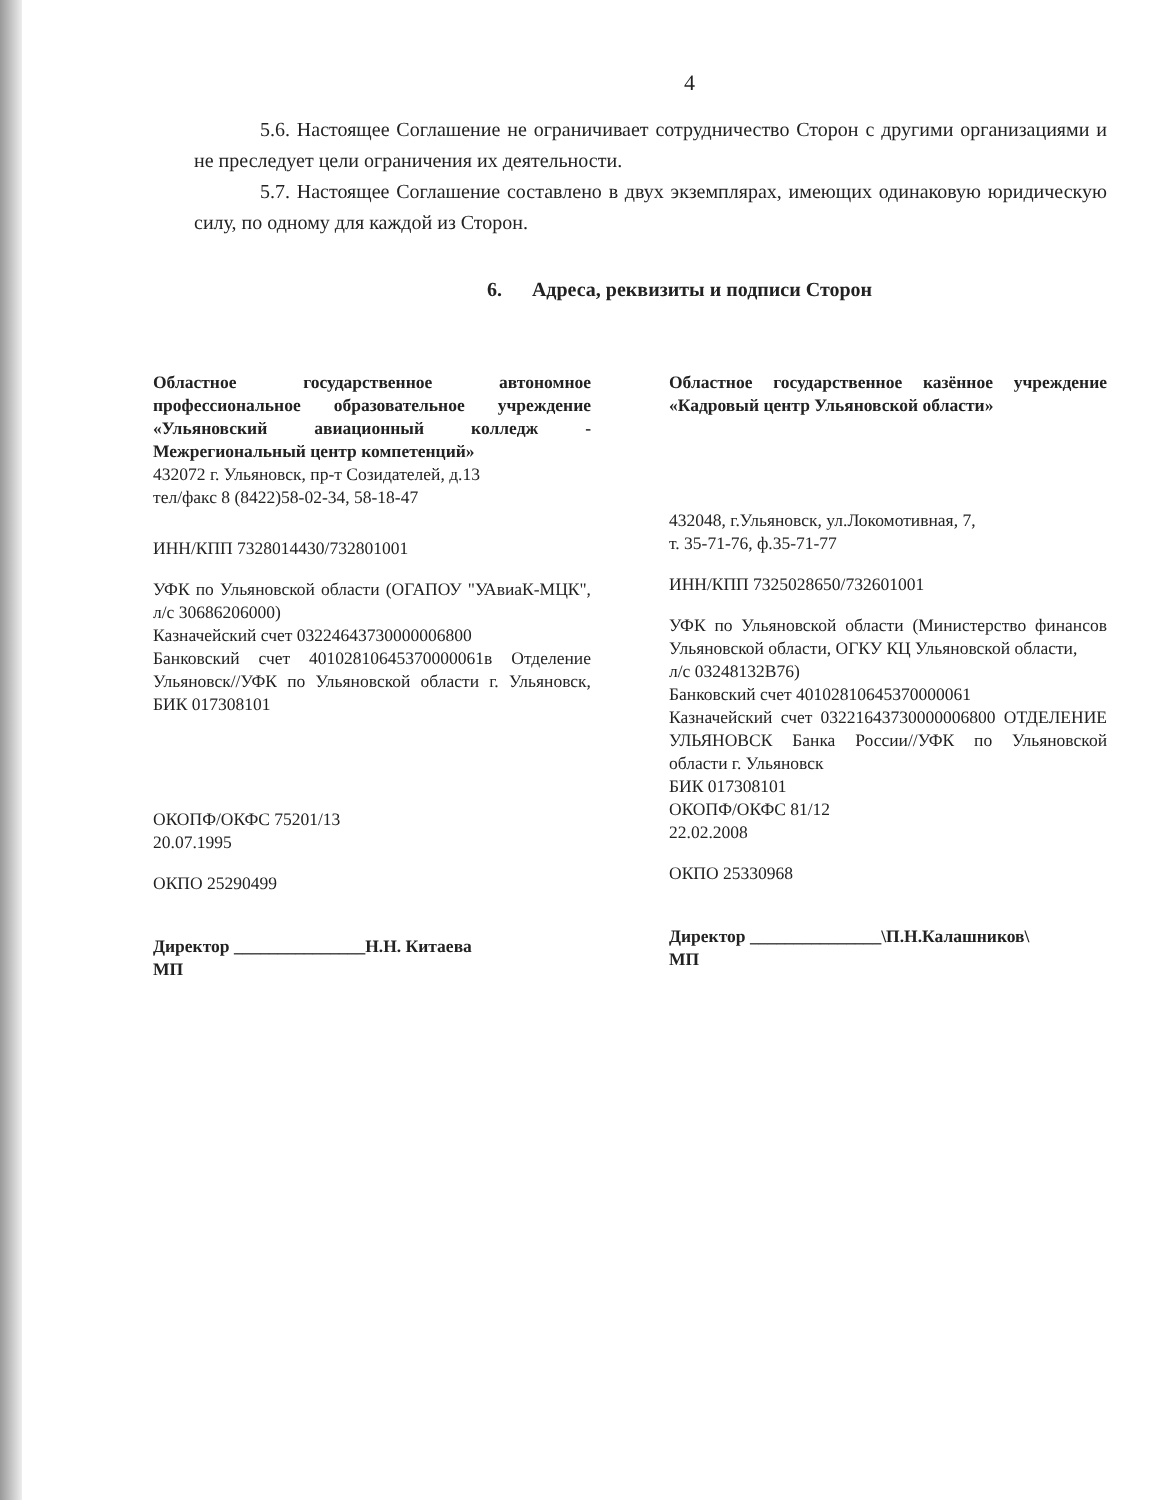4
5.6. Настоящее Соглашение не ограничивает сотрудничество Сторон с другими организациями и не преследует цели ограничения их деятельности.
5.7. Настоящее Соглашение составлено в двух экземплярах, имеющих одинаковую юридическую силу, по одному для каждой из Сторон.
6. Адреса, реквизиты и подписи Сторон
Областное государственное автономное профессиональное образовательное учреждение «Ульяновский авиационный колледж - Межрегиональный центр компетенций»
432072 г. Ульяновск, пр-т Созидателей, д.13
тел/факс 8 (8422)58-02-34, 58-18-47
ИНН/КПП 7328014430/732801001
УФК по Ульяновской области (ОГАПОУ "УАвиаК-МЦК", л/с 30686206000)
Казначейский счет 03224643730000006800
Банковский счет 40102810645370000061в Отделение Ульяновск//УФК по Ульяновской области г. Ульяновск, БИК 017308101
ОКОПФ/ОКФС 75201/13
20.07.1995
ОКПО 25290499
Директор _______________Н.Н. Китаева
МП
Областное государственное казённое учреждение «Кадровый центр Ульяновской области»
432048, г.Ульяновск, ул.Локомотивная, 7,
т. 35-71-76, ф.35-71-77
ИНН/КПП 7325028650/732601001
УФК по Ульяновской области (Министерство финансов Ульяновской области, ОГКУ КЦ Ульяновской области,
л/с 03248132В76)
Банковский счет 40102810645370000061
Казначейский счет 03221643730000006800 ОТДЕЛЕНИЕ УЛЬЯНОВСК Банка России//УФК по Ульяновской области г. Ульяновск
БИК 017308101
ОКОПФ/ОКФС 81/12
22.02.2008
ОКПО 25330968
Директор _______________\П.Н.Калашников\
МП